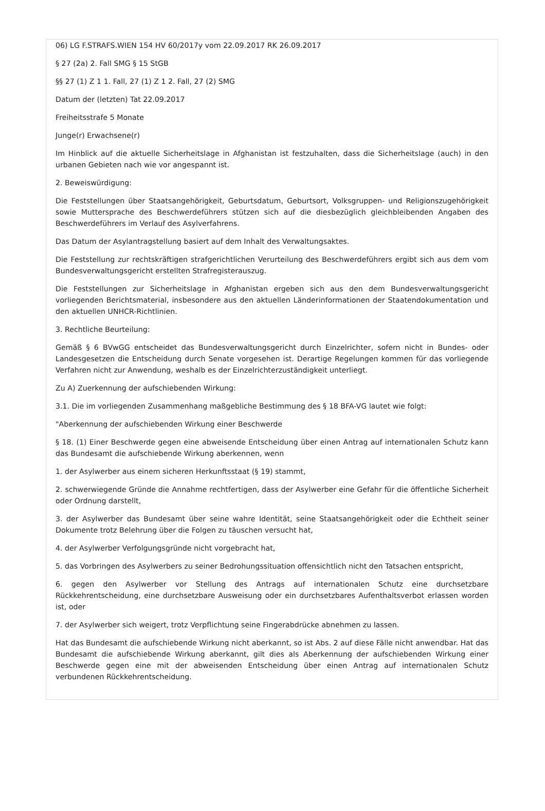06) LG F.STRAFS.WIEN 154 HV 60/2017y vom 22.09.2017 RK 26.09.2017
§ 27 (2a) 2. Fall SMG § 15 StGB
§§ 27 (1) Z 1 1. Fall, 27 (1) Z 1 2. Fall, 27 (2) SMG
Datum der (letzten) Tat 22.09.2017
Freiheitsstrafe 5 Monate
Junge(r) Erwachsene(r)
Im Hinblick auf die aktuelle Sicherheitslage in Afghanistan ist festzuhalten, dass die Sicherheitslage (auch) in den urbanen Gebieten nach wie vor angespannt ist.
2. Beweiswürdigung:
Die Feststellungen über Staatsangehörigkeit, Geburtsdatum, Geburtsort, Volksgruppen- und Religionszugehörigkeit sowie Muttersprache des Beschwerdeführers stützen sich auf die diesbezüglich gleichbleibenden Angaben des Beschwerdeführers im Verlauf des Asylverfahrens.
Das Datum der Asylantragstellung basiert auf dem Inhalt des Verwaltungsaktes.
Die Feststellung zur rechtskräftigen strafgerichtlichen Verurteilung des Beschwerdeführers ergibt sich aus dem vom Bundesverwaltungsgericht erstellten Strafregisterauszug.
Die Feststellungen zur Sicherheitslage in Afghanistan ergeben sich aus den dem Bundesverwaltungsgericht vorliegenden Berichtsmaterial, insbesondere aus den aktuellen Länderinformationen der Staatendokumentation und den aktuellen UNHCR-Richtlinien.
3. Rechtliche Beurteilung:
Gemäß § 6 BVwGG entscheidet das Bundesverwaltungsgericht durch Einzelrichter, sofern nicht in Bundes- oder Landesgesetzen die Entscheidung durch Senate vorgesehen ist. Derartige Regelungen kommen für das vorliegende Verfahren nicht zur Anwendung, weshalb es der Einzelrichterzuständigkeit unterliegt.
Zu A) Zuerkennung der aufschiebenden Wirkung:
3.1. Die im vorliegenden Zusammenhang maßgebliche Bestimmung des § 18 BFA-VG lautet wie folgt:
"Aberkennung der aufschiebenden Wirkung einer Beschwerde
§ 18. (1) Einer Beschwerde gegen eine abweisende Entscheidung über einen Antrag auf internationalen Schutz kann das Bundesamt die aufschiebende Wirkung aberkennen, wenn
1. der Asylwerber aus einem sicheren Herkunftsstaat (§ 19) stammt,
2. schwerwiegende Gründe die Annahme rechtfertigen, dass der Asylwerber eine Gefahr für die öffentliche Sicherheit oder Ordnung darstellt,
3. der Asylwerber das Bundesamt über seine wahre Identität, seine Staatsangehörigkeit oder die Echtheit seiner Dokumente trotz Belehrung über die Folgen zu täuschen versucht hat,
4. der Asylwerber Verfolgungsgründe nicht vorgebracht hat,
5. das Vorbringen des Asylwerbers zu seiner Bedrohungssituation offensichtlich nicht den Tatsachen entspricht,
6. gegen den Asylwerber vor Stellung des Antrags auf internationalen Schutz eine durchsetzbare Rückkehrentscheidung, eine durchsetzbare Ausweisung oder ein durchsetzbares Aufenthaltsverbot erlassen worden ist, oder
7. der Asylwerber sich weigert, trotz Verpflichtung seine Fingerabdrücke abnehmen zu lassen.
Hat das Bundesamt die aufschiebende Wirkung nicht aberkannt, so ist Abs. 2 auf diese Fälle nicht anwendbar. Hat das Bundesamt die aufschiebende Wirkung aberkannt, gilt dies als Aberkennung der aufschiebenden Wirkung einer Beschwerde gegen eine mit der abweisenden Entscheidung über einen Antrag auf internationalen Schutz verbundenen Rückkehrentscheidung.